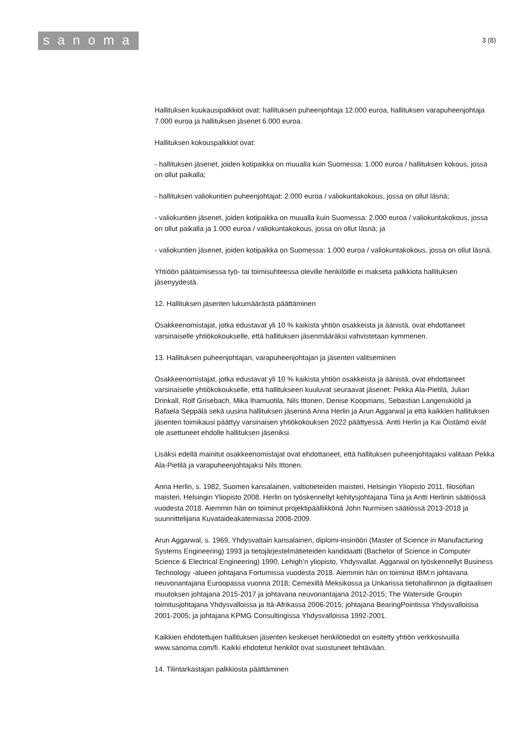sanoma
3 (8)
Hallituksen kuukausipalkkiot ovat: hallituksen puheenjohtaja 12.000 euroa, hallituksen varapuheenjohtaja 7.000 euroa ja hallituksen jäsenet 6.000 euroa.
Hallituksen kokouspalkkiot ovat:
- hallituksen jäsenet, joiden kotipaikka on muualla kuin Suomessa: 1.000 euroa / hallituksen kokous, jossa on ollut paikalla;
- hallituksen valiokuntien puheenjohtajat: 2.000 euroa / valiokuntakokous, jossa on ollut läsnä;
- valiokuntien jäsenet, joiden kotipaikka on muualla kuin Suomessa: 2.000 euroa / valiokuntakokous, jossa on ollut paikalla ja 1.000 euroa / valiokuntakokous, jossa on ollut läsnä; ja
- valiokuntien jäsenet, joiden kotipaikka on Suomessa: 1.000 euroa / valiokuntakokous, jossa on ollut läsnä.
Yhtiöön päätoimisessa työ- tai toimisuhteessa oleville henkilöille ei makseta palkkiota hallituksen jäsenyydestä.
12. Hallituksen jäsenten lukumäärästä päättäminen
Osakkeenomistajat, jotka edustavat yli 10 % kaikista yhtiön osakkeista ja äänistä, ovat ehdottaneet varsinaiselle yhtiökokoukselle, että hallituksen jäsenmääräksi vahvistetaan kymmenen.
13. Hallituksen puheenjohtajan, varapuheenjohtajan ja jäsenten valitseminen
Osakkeenomistajat, jotka edustavat yli 10 % kaikista yhtiön osakkeista ja äänistä, ovat ehdottaneet varsinaiselle yhtiökokoukselle, että hallitukseen kuuluvat seuraavat jäsenet: Pekka Ala-Pietilä, Julian Drinkall, Rolf Grisebach, Mika Ihamuotila, Nils Ittonen, Denise Koopmans, Sebastian Langenskiöld ja Rafaela Seppälä sekä uusina hallituksen jäseninä Anna Herlin ja Arun Aggarwal ja että kaikkien hallituksen jäsenten toimikausi päättyy varsinaisen yhtiökokouksen 2022 päättyessä. Antti Herlin ja Kai Öistämö eivät ole asettuneet ehdolle hallituksen jäseniksi.
Lisäksi edellä mainitut osakkeenomistajat ovat ehdottaneet, että hallituksen puheenjohtajaksi valitaan Pekka Ala-Pietilä ja varapuheenjohtajaksi Nils Ittonen.
Anna Herlin, s. 1982, Suomen kansalainen, valtiotieteiden maisteri, Helsingin Yliopisto 2011, filosofian maisteri, Helsingin Yliopisto 2008. Herlin on työskennellyt kehitysjohtajana Tiina ja Antti Herlinin säätiössä vuodesta 2018. Aiemmin hän on toiminut projektipäällikkönä John Nurmisen säätiössä 2013-2018 ja suunnittelijana Kuvataideakatemiassa 2008-2009.
Arun Aggarwal, s. 1969, Yhdysvaltain kansalainen, diplomi-insinööri (Master of Science in Manufacturing Systems Engineering) 1993 ja tietojärjestelmätieteiden kandidaatti (Bachelor of Science in Computer Science & Electrical Engineering) 1990, Lehigh’n yliopisto, Yhdysvallat. Aggarwal on työskennellyt Business Technology -alueen johtajana Fortumissa vuodesta 2018. Aiemmin hän on toiminut IBM:n johtavana neuvonantajana Euroopassa vuonna 2018; Cemexillä Meksikossa ja Unkarissa tietohallinnon ja digitaalisen muutoksen johtajana 2015-2017 ja johtavana neuvonantajana 2012-2015; The Waterside Groupin toimitusjohtajana Yhdysvalloissa ja Itä-Afrikassa 2006-2015; johtajana BearingPointissa Yhdysvalloissa 2001-2005; ja johtajana KPMG Consultingissa Yhdysvalloissa 1992-2001.
Kaikkien ehdotettujen hallituksen jäsenten keskeiset henkilötiedot on esitelty yhtiön verkkosivuilla www.sanoma.com/fi. Kaikki ehdotetut henkilöt ovat suostuneet tehtävään.
14. Tilintarkastajan palkkiosta päättäminen